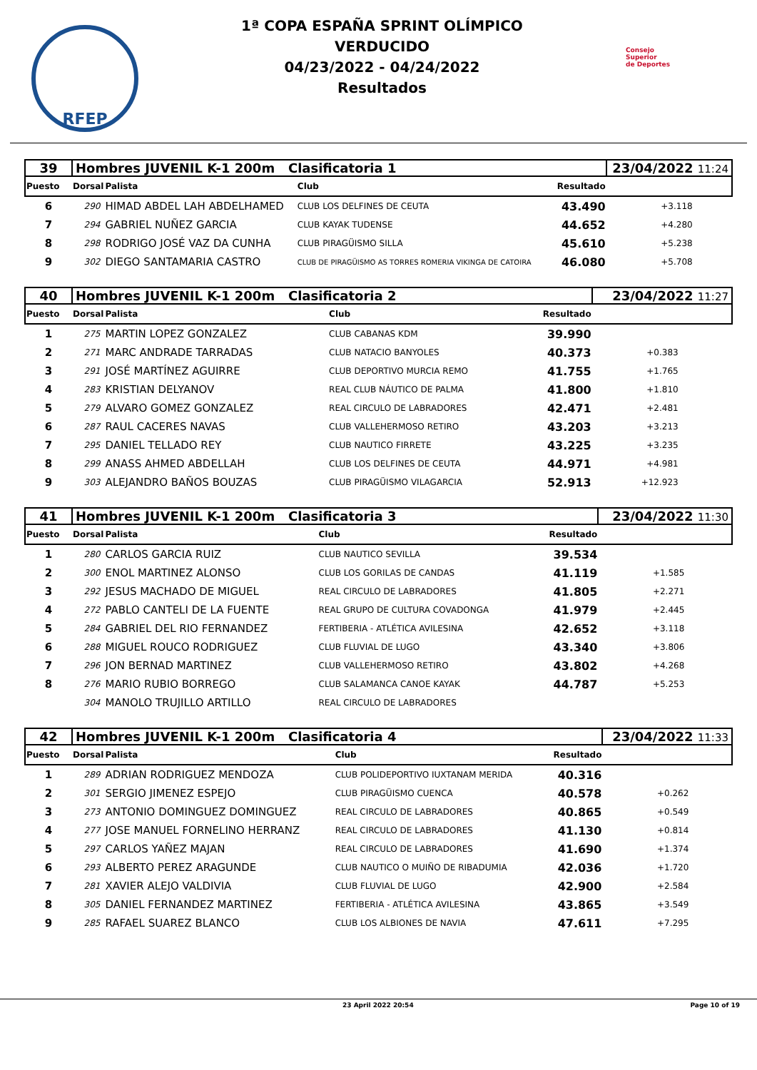RFEP
1ª COPA ESPAÑA SPRINT OLÍMPICO
VERDUCIDO
04/23/2022 - 04/24/2022
Resultados
Consejo
Superior
de Deportes
| 39 | Hombres JUVENIL K-1 200m Clasificatoria 1 | | | | 23/04/2022 11:24 | |
| Puesto | Dorsal | Palista | Club | Resultado | | |
| 6 | 290 | HIMAD ABDEL LAH ABDELHAMED | CLUB LOS DELFINES DE CEUTA | 43.490 | +3.118 | |
| 7 | 294 | GABRIEL NUÑEZ GARCIA | CLUB KAYAK TUDENSE | 44.652 | +4.280 | |
| 8 | 298 | RODRIGO JOSÉ VAZ DA CUNHA | CLUB PIRAGÜISMO SILLA | 45.610 | +5.238 | |
| 9 | 302 | DIEGO SANTAMARIA CASTRO | CLUB DE PIRAGÜISMO AS TORRES ROMERIA VIKINGA DE CATOIRA | 46.080 | +5.708 | |
| 40 | Hombres JUVENIL K-1 200m Clasificatoria 2 | | | | 23/04/2022 11:27 | |
| Puesto | Dorsal | Palista | Club | Resultado | | |
| 1 | 275 | MARTIN LOPEZ GONZALEZ | CLUB CABANAS KDM | 39.990 | | |
| 2 | 271 | MARC ANDRADE TARRADAS | CLUB NATACIO BANYOLES | 40.373 | +0.383 | |
| 3 | 291 | JOSÉ MARTÍNEZ AGUIRRE | CLUB DEPORTIVO MURCIA REMO | 41.755 | +1.765 | |
| 4 | 283 | KRISTIAN DELYANOV | REAL CLUB NÁUTICO DE PALMA | 41.800 | +1.810 | |
| 5 | 279 | ALVARO GOMEZ GONZALEZ | REAL CIRCULO DE LABRADORES | 42.471 | +2.481 | |
| 6 | 287 | RAUL CACERES NAVAS | CLUB VALLEHERMOSO RETIRO | 43.203 | +3.213 | |
| 7 | 295 | DANIEL TELLADO REY | CLUB NAUTICO FIRRETE | 43.225 | +3.235 | |
| 8 | 299 | ANASS AHMED ABDELLAH | CLUB LOS DELFINES DE CEUTA | 44.971 | +4.981 | |
| 9 | 303 | ALEJANDRO BAÑOS BOUZAS | CLUB PIRAGÜISMO VILAGARCIA | 52.913 | +12.923 | |
| 41 | Hombres JUVENIL K-1 200m Clasificatoria 3 | | | | 23/04/2022 11:30 | |
| Puesto | Dorsal | Palista | Club | Resultado | | |
| 1 | 280 | CARLOS GARCIA RUIZ | CLUB NAUTICO SEVILLA | 39.534 | | |
| 2 | 300 | ENOL MARTINEZ ALONSO | CLUB LOS GORILAS DE CANDAS | 41.119 | +1.585 | |
| 3 | 292 | JESUS MACHADO DE MIGUEL | REAL CIRCULO DE LABRADORES | 41.805 | +2.271 | |
| 4 | 272 | PABLO CANTELI DE LA FUENTE | REAL GRUPO DE CULTURA COVADONGA | 41.979 | +2.445 | |
| 5 | 284 | GABRIEL DEL RIO FERNANDEZ | FERTIBERIA - ATLÉTICA AVILESINA | 42.652 | +3.118 | |
| 6 | 288 | MIGUEL ROUCO RODRIGUEZ | CLUB FLUVIAL DE LUGO | 43.340 | +3.806 | |
| 7 | 296 | JON BERNAD MARTINEZ | CLUB VALLEHERMOSO RETIRO | 43.802 | +4.268 | |
| 8 | 276 | MARIO RUBIO BORREGO | CLUB SALAMANCA CANOE KAYAK | 44.787 | +5.253 | |
| | 304 | MANOLO TRUJILLO ARTILLO | REAL CIRCULO DE LABRADORES | | | |
| 42 | Hombres JUVENIL K-1 200m Clasificatoria 4 | | | | 23/04/2022 11:33 | |
| Puesto | Dorsal | Palista | Club | Resultado | | |
| 1 | 289 | ADRIAN RODRIGUEZ MENDOZA | CLUB POLIDEPORTIVO IUXTANAM MERIDA | 40.316 | | |
| 2 | 301 | SERGIO JIMENEZ ESPEJO | CLUB PIRAGÜISMO CUENCA | 40.578 | +0.262 | |
| 3 | 273 | ANTONIO DOMINGUEZ DOMINGUEZ | REAL CIRCULO DE LABRADORES | 40.865 | +0.549 | |
| 4 | 277 | JOSE MANUEL FORNELINO HERRANZ | REAL CIRCULO DE LABRADORES | 41.130 | +0.814 | |
| 5 | 297 | CARLOS YAÑEZ MAJAN | REAL CIRCULO DE LABRADORES | 41.690 | +1.374 | |
| 6 | 293 | ALBERTO PEREZ ARAGUNDE | CLUB NAUTICO O MUIÑO DE RIBADUMIA | 42.036 | +1.720 | |
| 7 | 281 | XAVIER ALEJO VALDIVIA | CLUB FLUVIAL DE LUGO | 42.900 | +2.584 | |
| 8 | 305 | DANIEL FERNANDEZ MARTINEZ | FERTIBERIA - ATLÉTICA AVILESINA | 43.865 | +3.549 | |
| 9 | 285 | RAFAEL SUAREZ BLANCO | CLUB LOS ALBIONES DE NAVIA | 47.611 | +7.295 | |
23 April 2022 20:54 Page 10 of 19